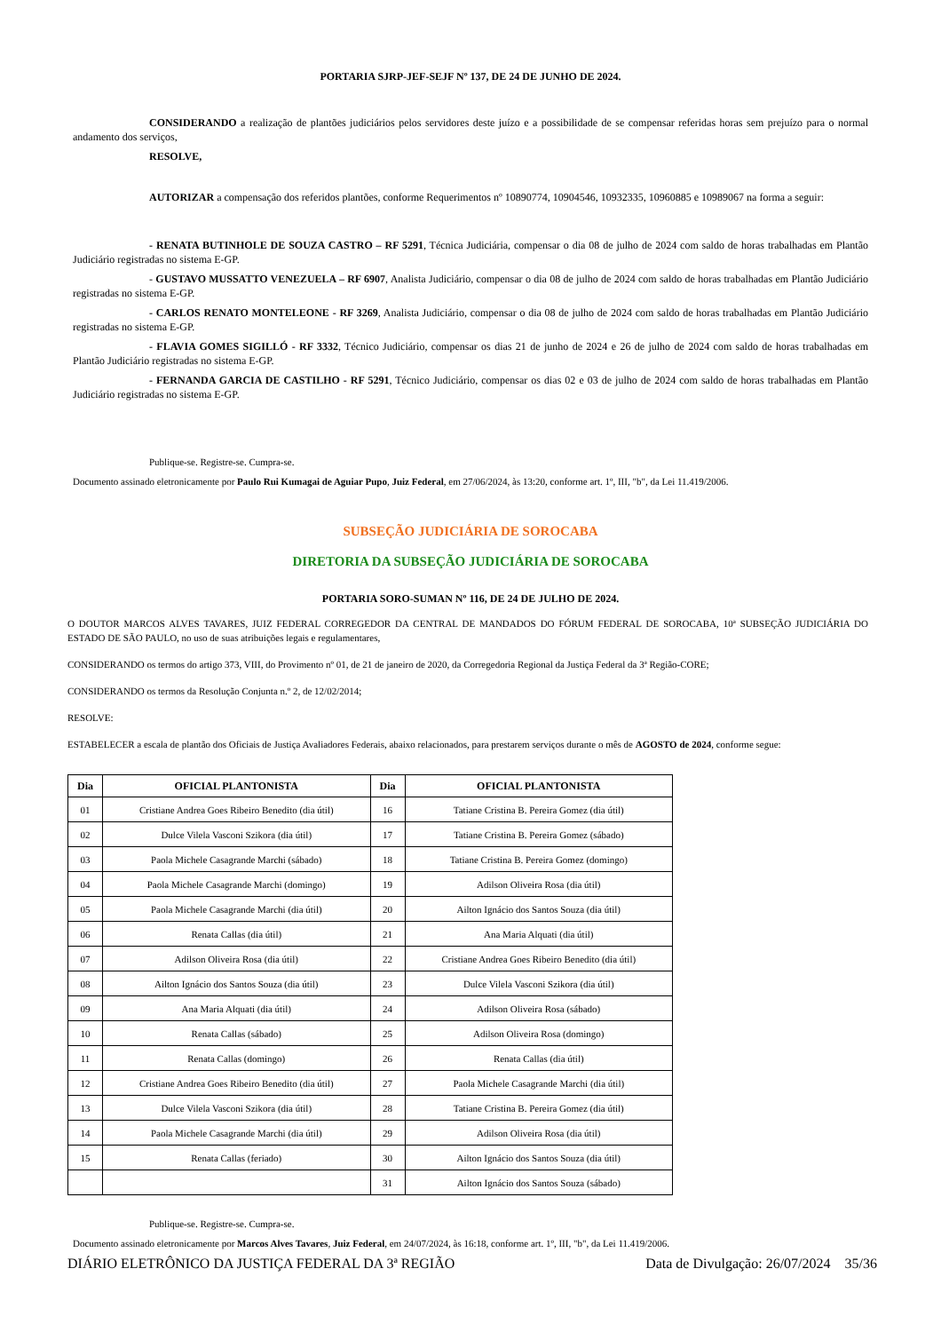PORTARIA SJRP-JEF-SEJF Nº 137, DE 24 DE JUNHO DE 2024.
CONSIDERANDO a realização de plantões judiciários pelos servidores deste juízo e a possibilidade de se compensar referidas horas sem prejuízo para o normal andamento dos serviços,
RESOLVE,
AUTORIZAR a compensação dos referidos plantões, conforme Requerimentos nº 10890774, 10904546, 10932335, 10960885 e 10989067 na forma a seguir:
- RENATA BUTINHOLE DE SOUZA CASTRO – RF 5291, Técnica Judiciária, compensar o dia 08 de julho de 2024 com saldo de horas trabalhadas em Plantão Judiciário registradas no sistema E-GP.
- GUSTAVO MUSSATTO VENEZUELA – RF 6907, Analista Judiciário, compensar o dia 08 de julho de 2024 com saldo de horas trabalhadas em Plantão Judiciário registradas no sistema E-GP.
- CARLOS RENATO MONTELEONE - RF 3269, Analista Judiciário, compensar o dia 08 de julho de 2024 com saldo de horas trabalhadas em Plantão Judiciário registradas no sistema E-GP.
- FLAVIA GOMES SIGILLÓ - RF 3332, Técnico Judiciário, compensar os dias 21 de junho de 2024 e 26 de julho de 2024 com saldo de horas trabalhadas em Plantão Judiciário registradas no sistema E-GP.
- FERNANDA GARCIA DE CASTILHO - RF 5291, Técnico Judiciário, compensar os dias 02 e 03 de julho de 2024 com saldo de horas trabalhadas em Plantão Judiciário registradas no sistema E-GP.
Publique-se. Registre-se. Cumpra-se.
Documento assinado eletronicamente por Paulo Rui Kumagai de Aguiar Pupo, Juiz Federal, em 27/06/2024, às 13:20, conforme art. 1º, III, "b", da Lei 11.419/2006.
SUBSEÇÃO JUDICIÁRIA DE SOROCABA
DIRETORIA DA SUBSEÇÃO JUDICIÁRIA DE SOROCABA
PORTARIA SORO-SUMAN Nº 116, DE 24 DE JULHO DE 2024.
O DOUTOR MARCOS ALVES TAVARES, JUIZ FEDERAL CORREGEDOR DA CENTRAL DE MANDADOS DO FÓRUM FEDERAL DE SOROCABA, 10ª SUBSEÇÃO JUDICIÁRIA DO ESTADO DE SÃO PAULO, no uso de suas atribuições legais e regulamentares,
CONSIDERANDO os termos do artigo 373, VIII, do Provimento nº 01, de 21 de janeiro de 2020, da Corregedoria Regional da Justiça Federal da 3ª Região-CORE;
CONSIDERANDO os termos da Resolução Conjunta n.º 2, de 12/02/2014;
RESOLVE:
ESTABELECER a escala de plantão dos Oficiais de Justiça Avaliadores Federais, abaixo relacionados, para prestarem serviços durante o mês de AGOSTO de 2024, conforme segue:
| Dia | OFICIAL PLANTONISTA | Dia | OFICIAL PLANTONISTA |
| --- | --- | --- | --- |
| 01 | Cristiane Andrea Goes Ribeiro Benedito (dia útil) | 16 | Tatiane Cristina B. Pereira Gomez (dia útil) |
| 02 | Dulce Vilela Vasconi Szikora (dia útil) | 17 | Tatiane Cristina B. Pereira Gomez (sábado) |
| 03 | Paola Michele Casagrande Marchi (sábado) | 18 | Tatiane Cristina B. Pereira Gomez (domingo) |
| 04 | Paola Michele Casagrande Marchi (domingo) | 19 | Adilson Oliveira Rosa (dia útil) |
| 05 | Paola Michele Casagrande Marchi (dia útil) | 20 | Ailton Ignácio dos Santos Souza (dia útil) |
| 06 | Renata Callas (dia útil) | 21 | Ana Maria Alquati (dia útil) |
| 07 | Adilson Oliveira Rosa (dia útil) | 22 | Cristiane Andrea Goes Ribeiro Benedito (dia útil) |
| 08 | Ailton Ignácio dos Santos Souza (dia útil) | 23 | Dulce Vilela Vasconi Szikora (dia útil) |
| 09 | Ana Maria Alquati (dia útil) | 24 | Adilson Oliveira Rosa (sábado) |
| 10 | Renata Callas (sábado) | 25 | Adilson Oliveira Rosa (domingo) |
| 11 | Renata Callas (domingo) | 26 | Renata Callas (dia útil) |
| 12 | Cristiane Andrea Goes Ribeiro Benedito (dia útil) | 27 | Paola Michele Casagrande Marchi (dia útil) |
| 13 | Dulce Vilela Vasconi Szikora (dia útil) | 28 | Tatiane Cristina B. Pereira Gomez (dia útil) |
| 14 | Paola Michele Casagrande Marchi (dia útil) | 29 | Adilson Oliveira Rosa (dia útil) |
| 15 | Renata Callas (feriado) | 30 | Ailton Ignácio dos Santos Souza (dia útil) |
| | | 31 | Ailton Ignácio dos Santos Souza (sábado) |
Publique-se. Registre-se. Cumpra-se.
Documento assinado eletronicamente por Marcos Alves Tavares, Juiz Federal, em 24/07/2024, às 16:18, conforme art. 1º, III, "b", da Lei 11.419/2006.
DIÁRIO ELETRÔNICO DA JUSTIÇA FEDERAL DA 3ª REGIÃO Data de Divulgação: 26/07/2024 35/36